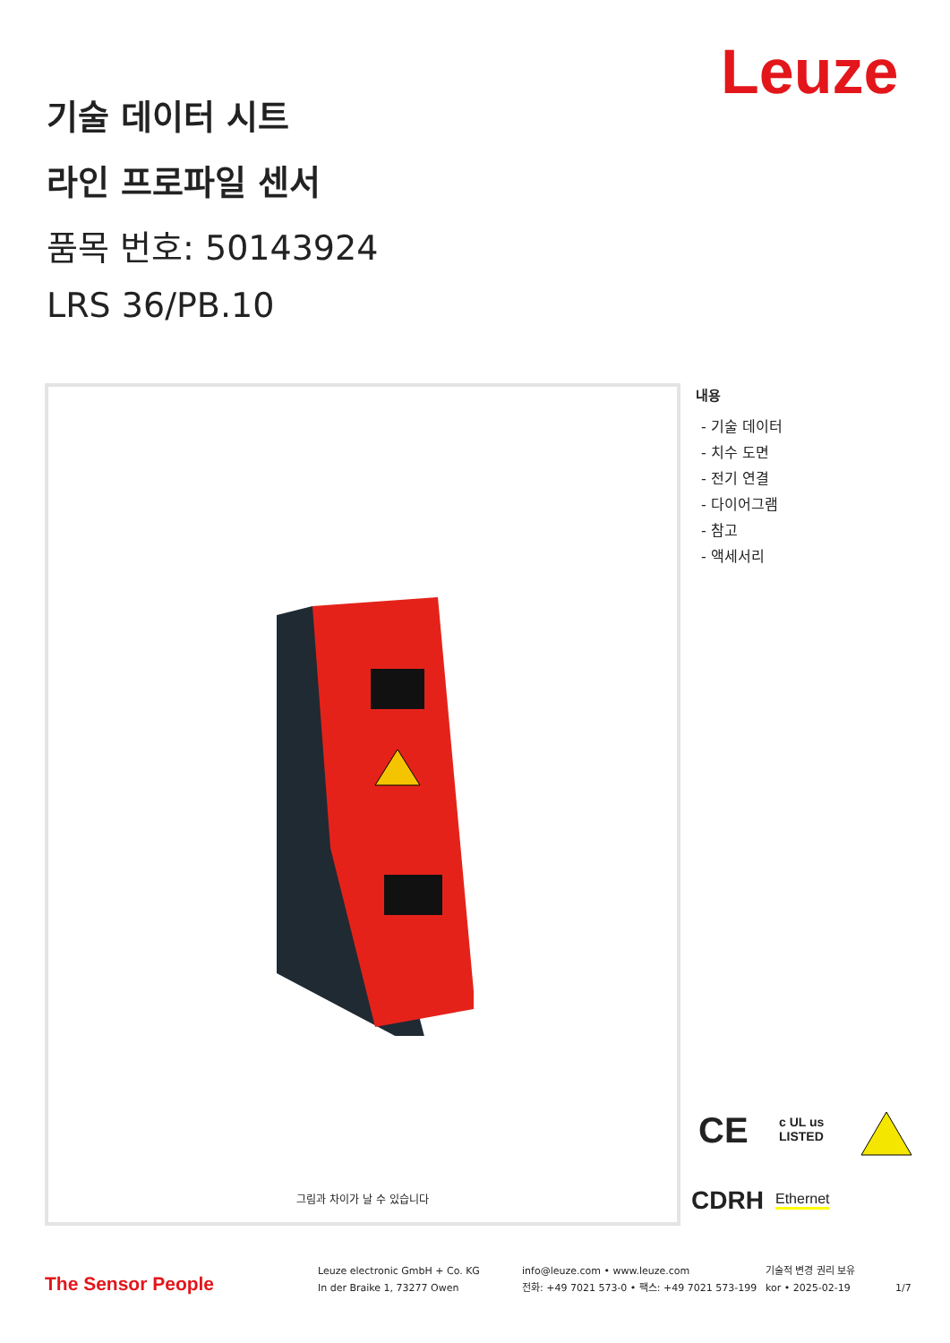Leuze
기술 데이터 시트
라인 프로파일 센서
품목 번호: 50143924
LRS 36/PB.10
그림과 차이가 날 수 있습니다
내용
- 기술 데이터
- 치수 도면
- 전기 연결
- 다이어그램
- 참고
- 액세서리
CE
c UL us
LISTED
CDRH Ethernet
The Sensor People
Leuze electronic GmbH + Co. KG
In der Braike 1, 73277 Owen
info@leuze.com • www.leuze.com
전화: +49 7021 573-0 • 팩스: +49 7021 573-199
기술적 변경 권리 보유
kor • 2025-02-19
1/7